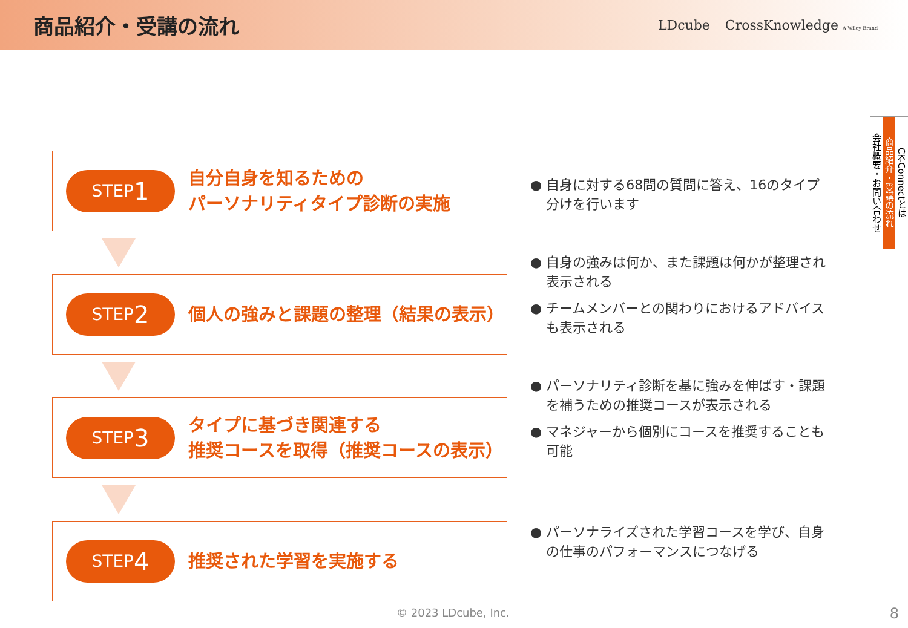商品紹介・受講の流れ
LDcube CrossKnowledge A Wiley Brand
STEP 1
自分自身を知るための
パーソナリティタイプ診断の実施
STEP 2
個人の強みと課題の整理（結果の表示）
STEP 3
タイプに基づき関連する
推奨コースを取得（推奨コースの表示）
STEP 4
推奨された学習を実施する
● 自身に対する68問の質問に答え、16のタイプ分けを行います
● 自身の強みは何か、また課題は何かが整理され表示される
● チームメンバーとの関わりにおけるアドバイスも表示される
● パーソナリティ診断を基に強みを伸ばす・課題を補うための推奨コースが表示される
● マネジャーから個別にコースを推奨することも可能
● パーソナライズされた学習コースを学び、自身の仕事のパフォーマンスにつなげる
CK-Connectとは
商品紹介・受講の流れ
会社概要・お問い合わせ
© 2023 LDcube, Inc. 8